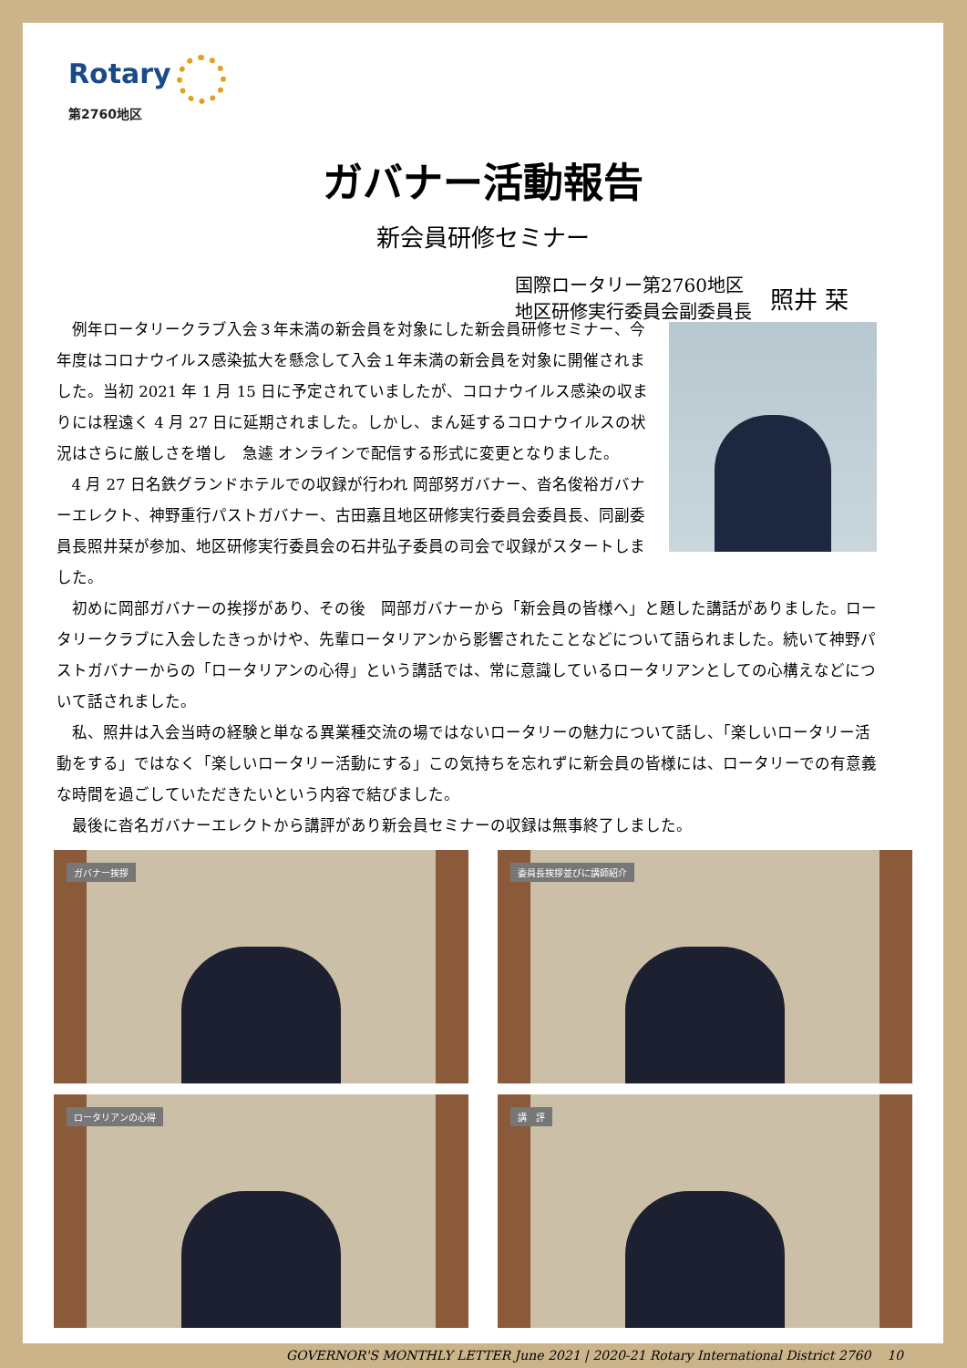Rotary
第2760地区
ガバナー活動報告
新会員研修セミナー
国際ロータリー第2760地区
地区研修実行委員会副委員長
照井 栞
例年ロータリークラブ入会３年未満の新会員を対象にした新会員研修セミナー、今年度はコロナウイルス感染拡大を懸念して入会１年未満の新会員を対象に開催されました。当初 2021 年 1 月 15 日に予定されていましたが、コロナウイルス感染の収まりには程遠く 4 月 27 日に延期されました。しかし、まん延するコロナウイルスの状況はさらに厳しさを増し　急遽 オンラインで配信する形式に変更となりました。
4 月 27 日名鉄グランドホテルでの収録が行われ 岡部努ガバナー、沓名俊裕ガバナーエレクト、神野重行パストガバナー、古田嘉且地区研修実行委員会委員長、同副委員長照井栞が参加、地区研修実行委員会の石井弘子委員の司会で収録がスタートしました。
初めに岡部ガバナーの挨拶があり、その後　岡部ガバナーから「新会員の皆様へ」と題した講話がありました。ロータリークラブに入会したきっかけや、先輩ロータリアンから影響されたことなどについて語られました。続いて神野パストガバナーからの「ロータリアンの心得」という講話では、常に意識しているロータリアンとしての心構えなどについて話されました。
私、照井は入会当時の経験と単なる異業種交流の場ではないロータリーの魅力について話し、「楽しいロータリー活動をする」ではなく「楽しいロータリー活動にする」この気持ちを忘れずに新会員の皆様には、ロータリーでの有意義な時間を過ごしていただきたいという内容で結びました。
最後に沓名ガバナーエレクトから講評があり新会員セミナーの収録は無事終了しました。
ガバナー挨拶
委員長挨拶並びに講師紹介
ロータリアンの心得
講　評
GOVERNOR'S MONTHLY LETTER June 2021 | 2020-21 Rotary International District 2760 10